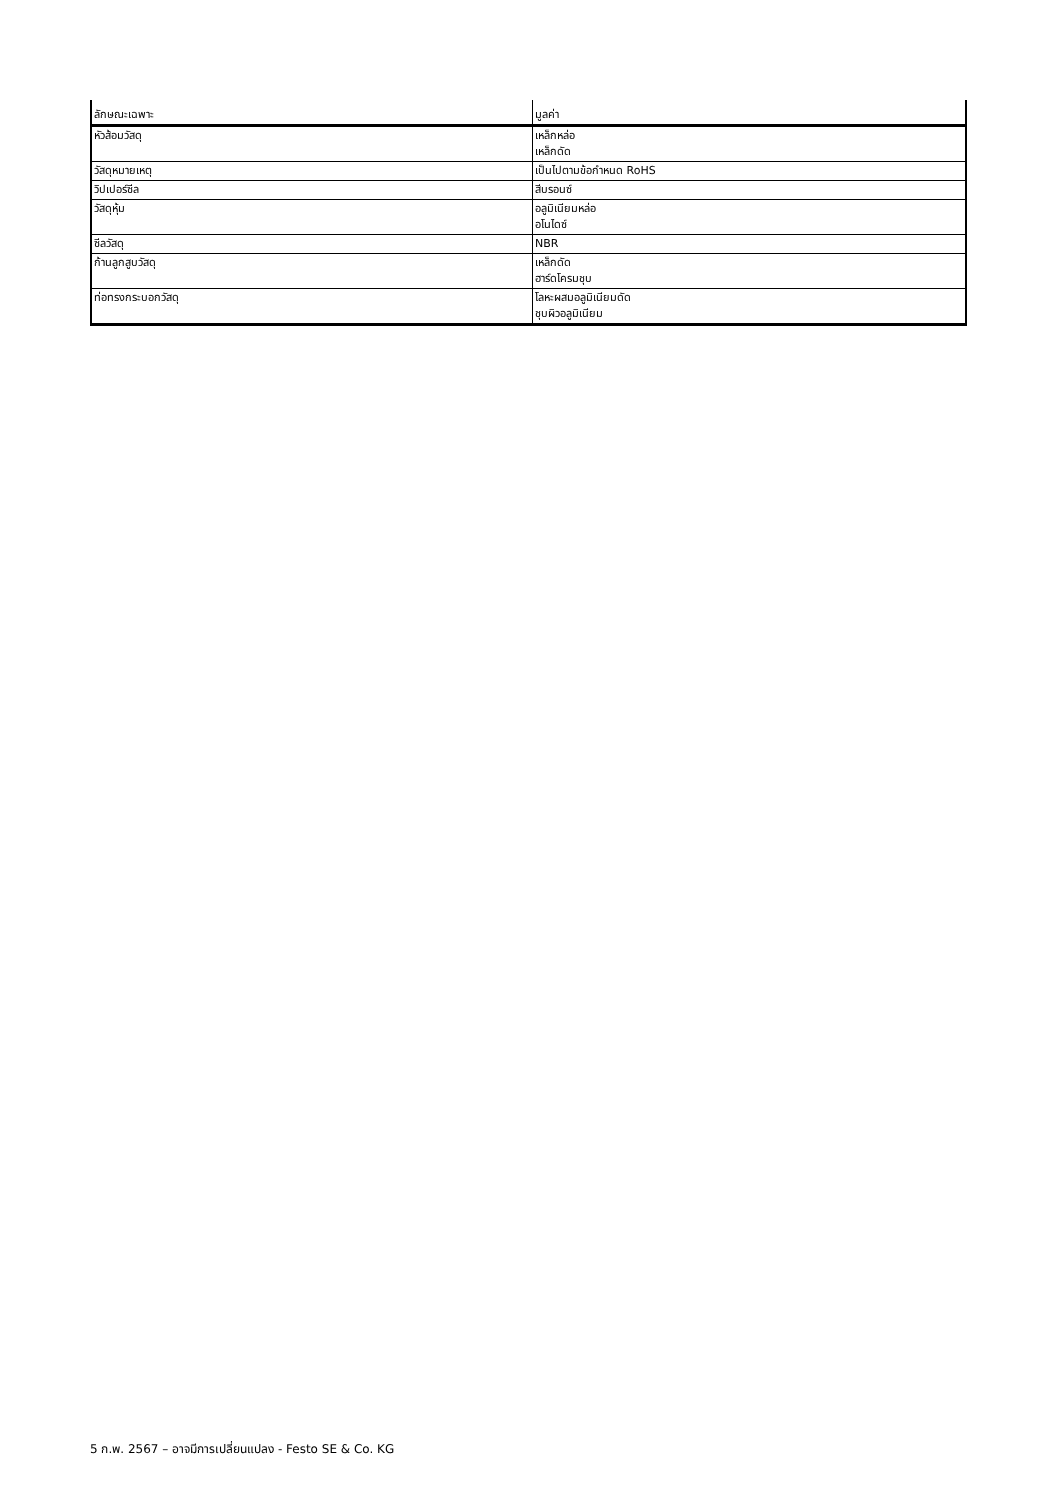| ลักษณะเฉพาะ | มูลค่า |
| --- | --- |
| หัวส้อมวัสดุ | เหล็กหล่อ เหล็กดัด |
| วัสดุหมายเหตุ | เป็นไปตามข้อกำหนด RoHS |
| วิปเปอร์ซีล | สีบรอนซ์ |
| วัสดุหุ้ม | อลูมิเนียมหล่อ อโนไดซ์ |
| ซีลวัสดุ | NBR |
| ก้านลูกสูบวัสดุ | เหล็กดัด ฮาร์ดโครมชุบ |
| ท่อทรงกระบอกวัสดุ | โลหะผสมอลูมิเนียมดัด ชุบผิวอลูมิเนียม |
5 ก.พ. 2567 – อาจมีการเปลี่ยนแปลง - Festo SE & Co. KG